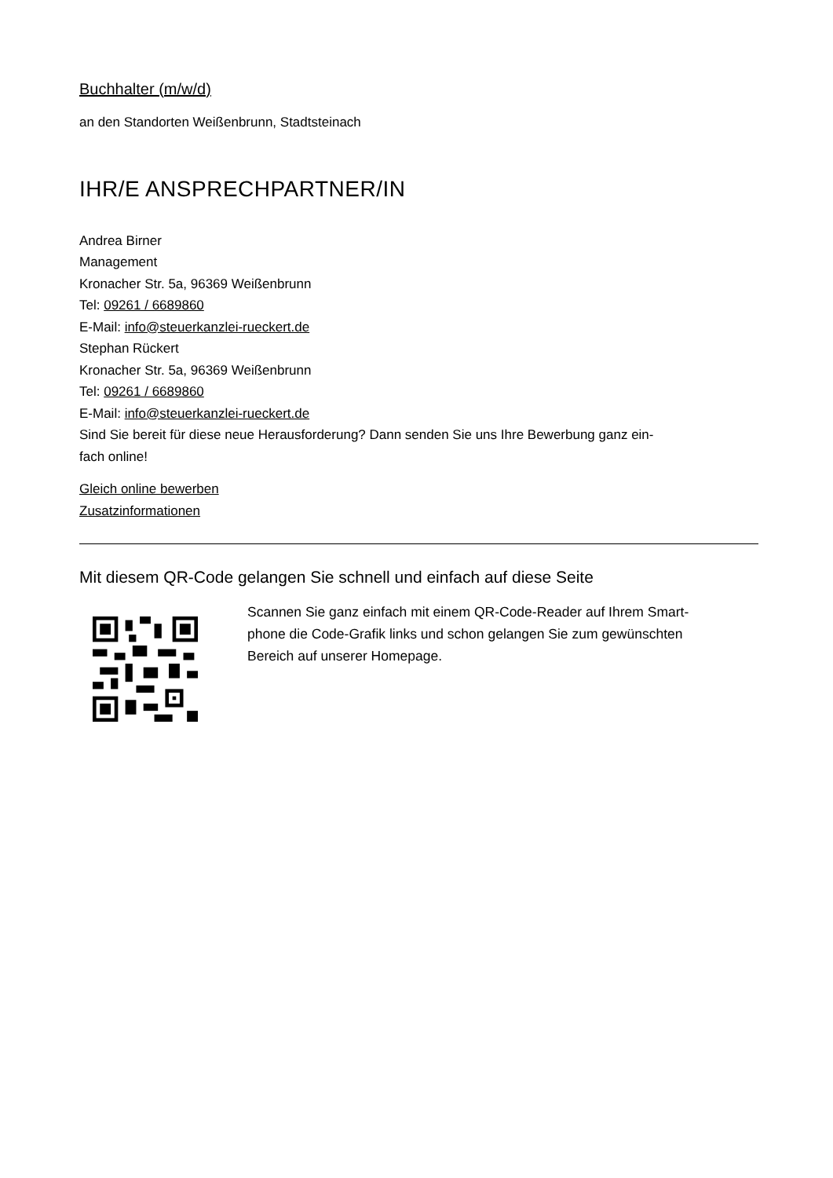Buchhalter (m/w/d)
an den Standorten Weißenbrunn, Stadtsteinach
IHR/E ANSPRECHPARTNER/IN
Andrea Birner
Management
Kronacher Str. 5a, 96369 Weißenbrunn
Tel: 09261 / 6689860
E-Mail: info@steuerkanzlei-rueckert.de
Stephan Rückert
Kronacher Str. 5a, 96369 Weißenbrunn
Tel: 09261 / 6689860
E-Mail: info@steuerkanzlei-rueckert.de
Sind Sie bereit für diese neue Herausforderung? Dann senden Sie uns Ihre Bewerbung ganz ein-
fach online!
Gleich online bewerben
Zusatzinformationen
Mit diesem QR-Code gelangen Sie schnell und einfach auf diese Seite
Scannen Sie ganz einfach mit einem QR-Code-Reader auf Ihrem Smart-
phone die Code-Grafik links und schon gelangen Sie zum gewünschten
Bereich auf unserer Homepage.